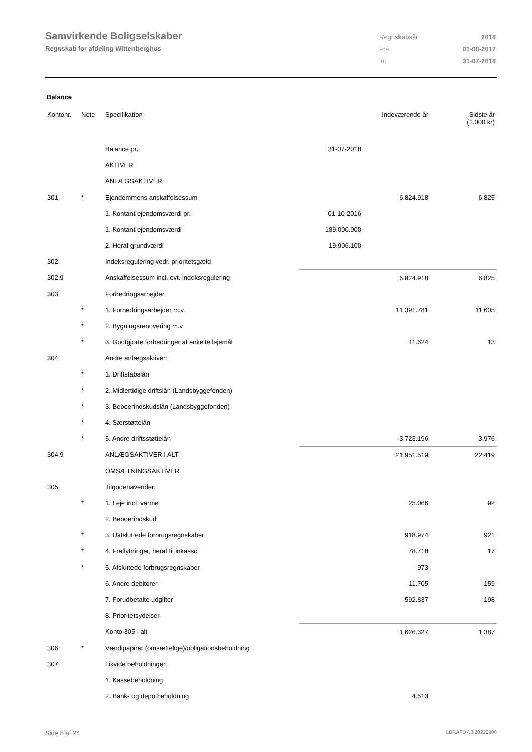Samvirkende Boligselskaber
Regnskab for afdeling Wittenberghus
| Regnskabsår | 2018 |
| Fra | 01-08-2017 |
| Til | 31-07-2018 |
Balance
| Kontonr. | Note | Specifikation | | Indeværende år | Sidste år (1.000 kr) |
| --- | --- | --- | --- | --- | --- |
| | | Balance pr. | 31-07-2018 | | |
| | | AKTIVER | | | |
| | | ANLÆGSAKTIVER | | | |
| 301 | * | Ejendommens anskaffelsessum | | 6.824.918 | 6.825 |
| | | 1. Kontant ejendomsværdi pr. | 01-10-2016 | | |
| | | 1. Kontant ejendomsværdi | 189.000.000 | | |
| | | 2. Heraf grundværdi | 19.906.100 | | |
| 302 | | Indeksregulering vedr. prioritetsgæld | | | |
| 302.9 | | Anskaffelsessum incl. evt. indeksregulering | | 6.824.918 | 6.825 |
| 303 | | Forbedringsarbejder | | | |
| | * | 1. Forbedringsarbejder m.v. | | 11.391.781 | 11.605 |
| | * | 2. Bygningsrenovering m.v | | | |
| | * | 3. Godtgjorte forbedringer af enkelte lejemål | | 11.624 | 13 |
| 304 | | Andre anlægsaktiver: | | | |
| | * | 1. Driftstabslån | | | |
| | * | 2. Midlertidige driftslån (Landsbyggefonden) | | | |
| | * | 3. Beboerindskudslån (Landsbyggefonden) | | | |
| | * | 4. Særstøttelån | | | |
| | * | 5. Andre driftsstøttelån | | 3.723.196 | 3.976 |
| 304.9 | | ANLÆGSAKTIVER I ALT | | 21.951.519 | 22.419 |
| | | OMSÆTNINGSAKTIVER | | | |
| 305 | | Tilgodehavender: | | | |
| | * | 1. Leje incl. varme | | 25.066 | 92 |
| | | 2. Beboerindskud | | | |
| | * | 3. Uafsluttede forbrugsregnskaber | | 918.974 | 921 |
| | * | 4. Fraflytninger, heraf til inkasso | | 78.718 | 17 |
| | * | 5. Afsluttede forbrugsregnskaber | | -973 | |
| | | 6. Andre debitorer | | 11.705 | 159 |
| | | 7. Forudbetalte udgifter | | 592.837 | 198 |
| | | 8. Prioritetsydelser | | | |
| | | Konto 305 i alt | | 1.626.327 | 1.387 |
| 306 | * | Værdipapirer (omsættelige)/obligationsbeholdning | | | |
| 307 | | Likvide beholdninger: | | | |
| | | 1. Kassebeholdning | | | |
| | | 2. Bank- og depotbeholdning | | 4.513 | |
Side 8 af 24 LBF.AFD7.3.20220906